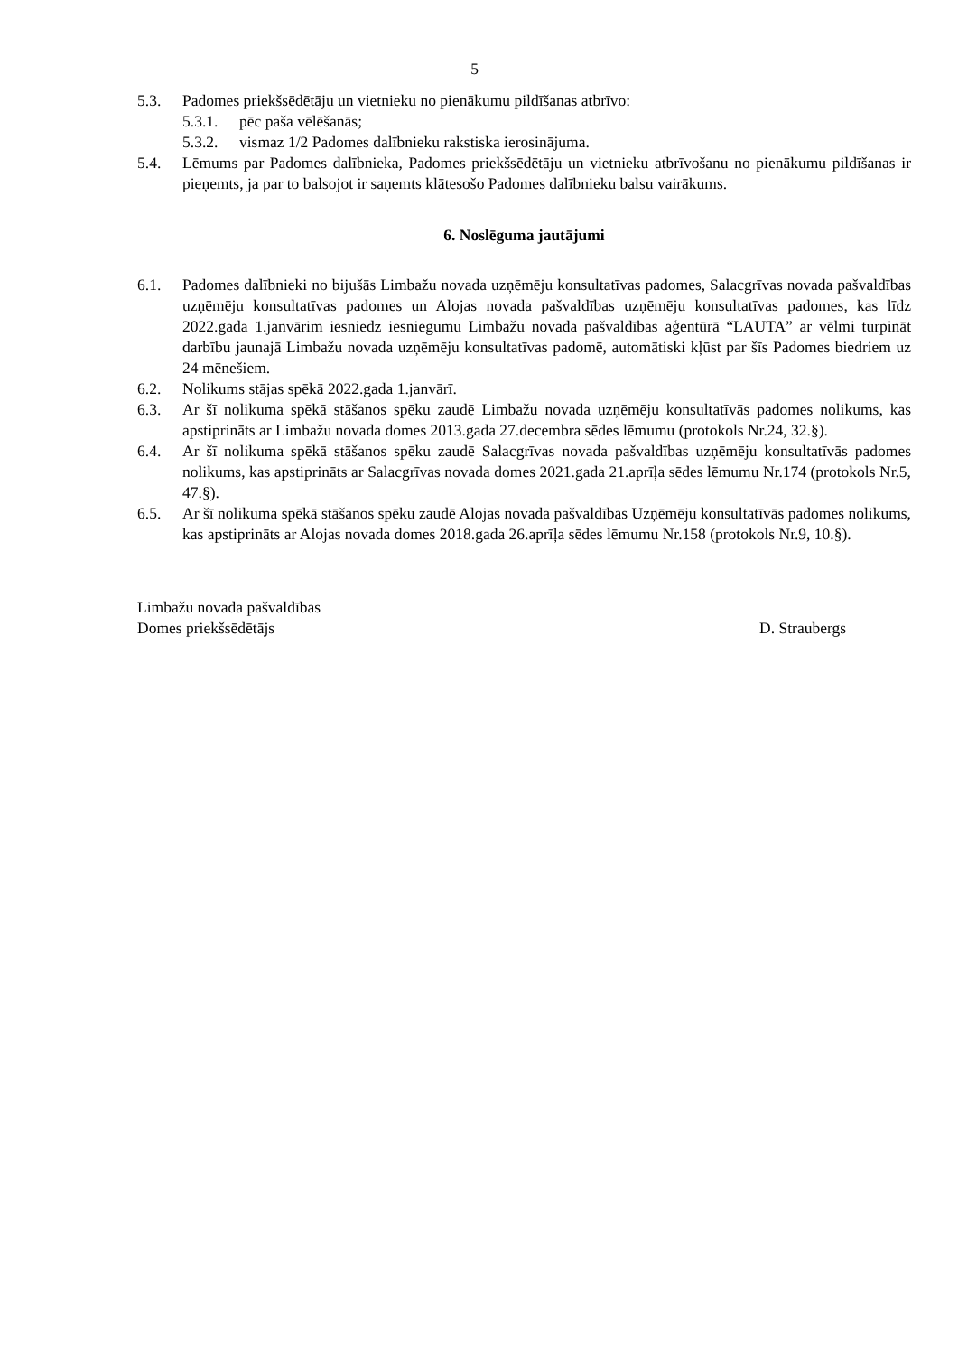5
5.3. Padomes priekšsēdētāju un vietnieku no pienākumu pildīšanas atbrīvo:
5.3.1. pēc paša vēlēšanās;
5.3.2. vismaz 1/2 Padomes dalībnieku rakstiska ierosinājuma.
5.4. Lēmums par Padomes dalībnieka, Padomes priekšsēdētāju un vietnieku atbrīvošanu no pienākumu pildīšanas ir pieņemts, ja par to balsojot ir saņemts klātesošo Padomes dalībnieku balsu vairākums.
6. Noslēguma jautājumi
6.1. Padomes dalībnieki no bijušās Limbažu novada uzņēmēju konsultatīvas padomes, Salacgrīvas novada pašvaldības uzņēmēju konsultatīvas padomes un Alojas novada pašvaldības uzņēmēju konsultatīvas padomes, kas līdz 2022.gada 1.janvārim iesniedz iesniegumu Limbažu novada pašvaldības aģentūrā “LAUTA” ar vēlmi turpināt darbību jaunajā Limbažu novada uzņēmēju konsultatīvas padomē, automātiski kļūst par šīs Padomes biedriem uz 24 mēnešiem.
6.2. Nolikums stājas spēkā 2022.gada 1.janvārī.
6.3. Ar šī nolikuma spēkā stāšanos spēku zaudē Limbažu novada uzņēmēju konsultatīvās padomes nolikums, kas apstiprināts ar Limbažu novada domes 2013.gada 27.decembra sēdes lēmumu (protokols Nr.24, 32.§).
6.4. Ar šī nolikuma spēkā stāšanos spēku zaudē Salacgrīvas novada pašvaldības uzņēmēju konsultatīvās padomes nolikums, kas apstiprināts ar Salacgrīvas novada domes 2021.gada 21.aprīļa sēdes lēmumu Nr.174 (protokols Nr.5, 47.§).
6.5. Ar šī nolikuma spēkā stāšanos spēku zaudē Alojas novada pašvaldības Uzņēmēju konsultatīvās padomes nolikums, kas apstiprināts ar Alojas novada domes 2018.gada 26.aprīļa sēdes lēmumu Nr.158 (protokols Nr.9, 10.§).
Limbažu novada pašvaldības
Domes priekšsēdētājs
D. Straubergs